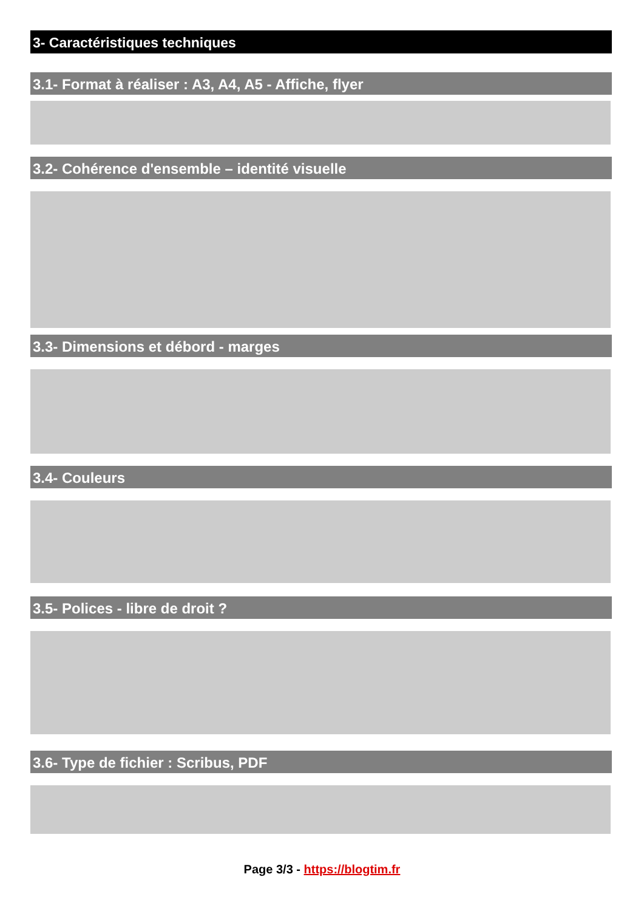3- Caractéristiques techniques
3.1- Format à réaliser : A3, A4, A5 - Affiche, flyer
3.2- Cohérence d'ensemble – identité visuelle
3.3- Dimensions et débord - marges
3.4- Couleurs
3.5- Polices - libre de droit ?
3.6- Type de fichier : Scribus, PDF
Page 3/3 - https://blogtim.fr